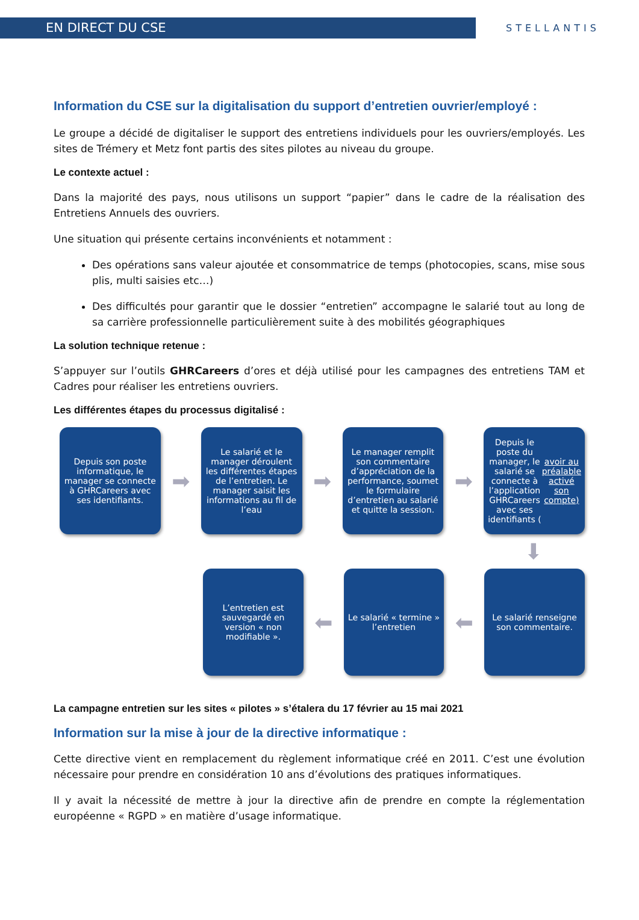EN DIRECT DU CSE
STELLANTIS
Information du CSE sur la digitalisation du support d’entretien ouvrier/employé :
Le groupe a décidé de digitaliser le support des entretiens individuels pour les ouvriers/employés. Les sites de Trémery et Metz font partis des sites pilotes au niveau du groupe.
Le contexte actuel :
Dans la majorité des pays, nous utilisons un support “papier” dans le cadre de la réalisation des Entretiens Annuels des ouvriers.
Une situation qui présente certains inconvénients et notamment :
Des opérations sans valeur ajoutée et consommatrice de temps (photocopies, scans, mise sous plis, multi saisies etc…)
Des difficultés pour garantir que le dossier “entretien” accompagne le salarié tout au long de sa carrière professionnelle particulièrement suite à des mobilités géographiques
La solution technique retenue :
S’appuyer sur l’outils GHRCareers d’ores et déjà utilisé pour les campagnes des entretiens TAM et Cadres pour réaliser les entretiens ouvriers.
Les différentes étapes du processus digitalisé :
Depuis son poste informatique, le manager se connecte à GHRCareers avec ses identifiants.
➡
Le salarié et le manager déroulent les différentes étapes de l’entretien. Le manager saisit les informations au fil de l’eau
➡
Le manager remplit son commentaire d’appréciation de la performance, soumet le formulaire d’entretien au salarié et quitte la session.
➡
Depuis le poste du manager, le salarié se connecte à l’application GHRCareers avec ses identifiants (avoir au préalable activé son compte)
⬇
L’entretien est sauvegardé en version « non modifiable ».
⬅
Le salarié « termine » l’entretien
⬅
Le salarié renseigne son commentaire.
La campagne entretien sur les sites « pilotes » s’étalera du 17 février au 15 mai 2021
Information sur la mise à jour de la directive informatique :
Cette directive vient en remplacement du règlement informatique créé en 2011. C’est une évolution nécessaire pour prendre en considération 10 ans d’évolutions des pratiques informatiques.
Il y avait la nécessité de mettre à jour la directive afin de prendre en compte la réglementation européenne « RGPD » en matière d’usage informatique.